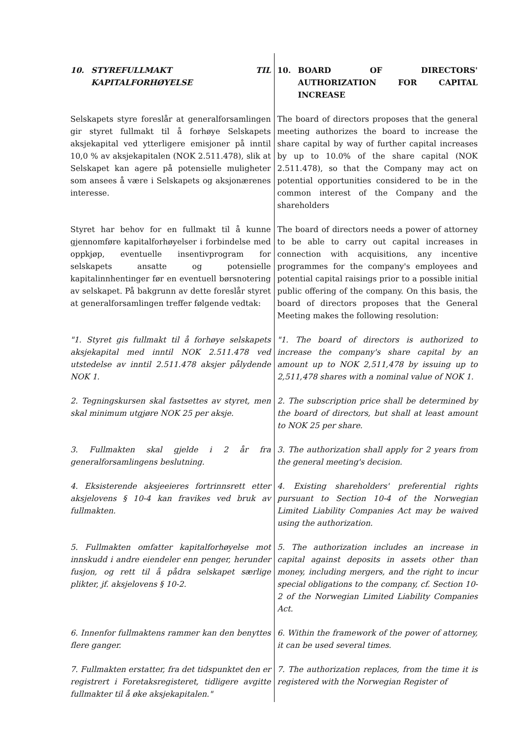| 10. STYREFULLMAKT TIL KAPITALFORHØYELSE | 10. BOARD OF DIRECTORS' AUTHORIZATION FOR CAPITAL INCREASE |
| Selskapets styre foreslår at generalforsamlingen gir styret fullmakt til å forhøye Selskapets aksjekapital ved ytterligere emisjoner på inntil 10,0 % av aksjekapitalen (NOK 2.511.478), slik at Selskapet kan agere på potensielle muligheter som ansees å være i Selskapets og aksjonærenes interesse. | The board of directors proposes that the general meeting authorizes the board to increase the share capital by way of further capital increases by up to 10.0% of the share capital (NOK 2.511.478), so that the Company may act on potential opportunities considered to be in the common interest of the Company and the shareholders |
| Styret har behov for en fullmakt til å kunne gjennomføre kapitalforhøyelser i forbindelse med oppkjøp, eventuelle insentivprogram for selskapets ansatte og potensielle kapitalinnhentinger før en eventuell børsnotering av selskapet. På bakgrunn av dette foreslår styret at generalforsamlingen treffer følgende vedtak: | The board of directors needs a power of attorney to be able to carry out capital increases in connection with acquisitions, any incentive programmes for the company's employees and potential capital raisings prior to a possible initial public offering of the company. On this basis, the board of directors proposes that the General Meeting makes the following resolution: |
| "1. Styret gis fullmakt til å forhøye selskapets aksjekapital med inntil NOK 2.511.478 ved utstedelse av inntil 2.511.478 aksjer pålydende NOK 1. | "1. The board of directors is authorized to increase the company's share capital by an amount up to NOK 2,511,478 by issuing up to 2,511,478 shares with a nominal value of NOK 1. |
| 2. Tegningskursen skal fastsettes av styret, men skal minimum utgjøre NOK 25 per aksje. | 2. The subscription price shall be determined by the board of directors, but shall at least amount to NOK 25 per share. |
| 3. Fullmakten skal gjelde i 2 år fra generalforsamlingens beslutning. | 3. The authorization shall apply for 2 years from the general meeting's decision. |
| 4. Eksisterende aksjeeieres fortrinnsrett etter aksjelovens § 10-4 kan fravikes ved bruk av fullmakten. | 4. Existing shareholders' preferential rights pursuant to Section 10-4 of the Norwegian Limited Liability Companies Act may be waived using the authorization. |
| 5. Fullmakten omfatter kapitalforhøyelse mot innskudd i andre eiendeler enn penger, herunder fusjon, og rett til å pådra selskapet særlige plikter, jf. aksjelovens § 10-2. | 5. The authorization includes an increase in capital against deposits in assets other than money, including mergers, and the right to incur special obligations to the company, cf. Section 10-2 of the Norwegian Limited Liability Companies Act. |
| 6. Innenfor fullmaktens rammer kan den benyttes flere ganger. | 6. Within the framework of the power of attorney, it can be used several times. |
| 7. Fullmakten erstatter, fra det tidspunktet den er registrert i Foretaksregisteret, tidligere avgitte fullmakter til å øke aksjekapitalen." | 7. The authorization replaces, from the time it is registered with the Norwegian Register of |